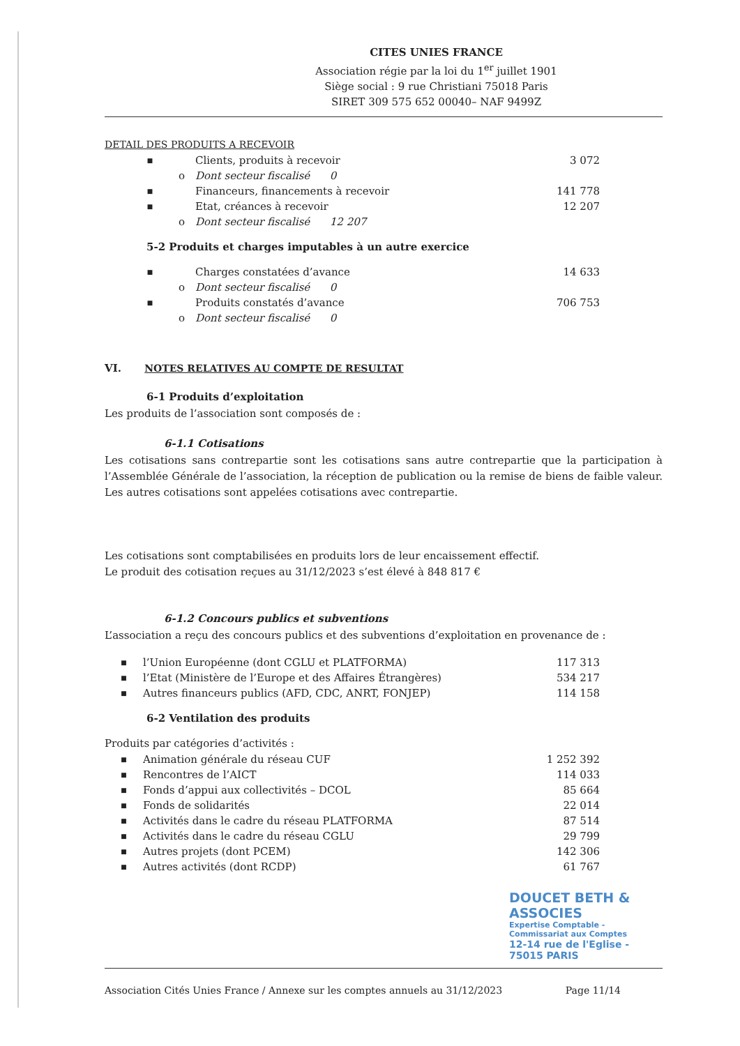CITES UNIES FRANCE
Association régie par la loi du 1<sup>er</sup> juillet 1901
Siège social : 9 rue Christiani 75018 Paris
SIRET 309 575 652 00040– NAF 9499Z
DETAIL DES PRODUITS A RECEVOIR
| ■ | Clients, produits à recevoir | | 3 072 |
| o | Dont secteur fiscalisé 0 | | |
| ■ | Financeurs, financements à recevoir | | 141 778 |
| ■ | Etat, créances à recevoir | | 12 207 |
| o | Dont secteur fiscalisé 12 207 | | |
5-2 Produits et charges imputables à un autre exercice
| ■ | Charges constatées d’avance | | 14 633 |
| o | Dont secteur fiscalisé 0 | | |
| ■ | Produits constatés d’avance | | 706 753 |
| o | Dont secteur fiscalisé 0 | | |
VI. NOTES RELATIVES AU COMPTE DE RESULTAT
6-1 Produits d’exploitation
Les produits de l’association sont composés de :
6-1.1 Cotisations
Les cotisations sans contrepartie sont les cotisations sans autre contrepartie que la participation à l’Assemblée Générale de l’association, la réception de publication ou la remise de biens de faible valeur. Les autres cotisations sont appelées cotisations avec contrepartie.
Les cotisations sont comptabilisées en produits lors de leur encaissement effectif.
Le produit des cotisation reçues au 31/12/2023 s’est élevé à 848 817 €
6-1.2 Concours publics et subventions
L’association a reçu des concours publics et des subventions d’exploitation en provenance de :
| ■ | l’Union Européenne (dont CGLU et PLATFORMA) | 117 313 |
| ■ | l’Etat (Ministère de l’Europe et des Affaires Étrangères) | 534 217 |
| ■ | Autres financeurs publics (AFD, CDC, ANRT, FONJEP) | 114 158 |
6-2 Ventilation des produits
Produits par catégories d’activités :
| ■ | Animation générale du réseau CUF | 1 252 392 |
| ■ | Rencontres de l’AICT | 114 033 |
| ■ | Fonds d’appui aux collectivités – DCOL | 85 664 |
| ■ | Fonds de solidarités | 22 014 |
| ■ | Activités dans le cadre du réseau PLATFORMA | 87 514 |
| ■ | Activités dans le cadre du réseau CGLU | 29 799 |
| ■ | Autres projets (dont PCEM) | 142 306 |
| ■ | Autres activités (dont RCDP) | 61 767 |
DOUCET BETH & ASSOCIES
Expertise Comptable - Commissariat aux Comptes
12-14 rue de l'Eglise - 75015 PARIS
Association Cités Unies France / Annexe sur les comptes annuels au 31/12/2023 Page 11/14